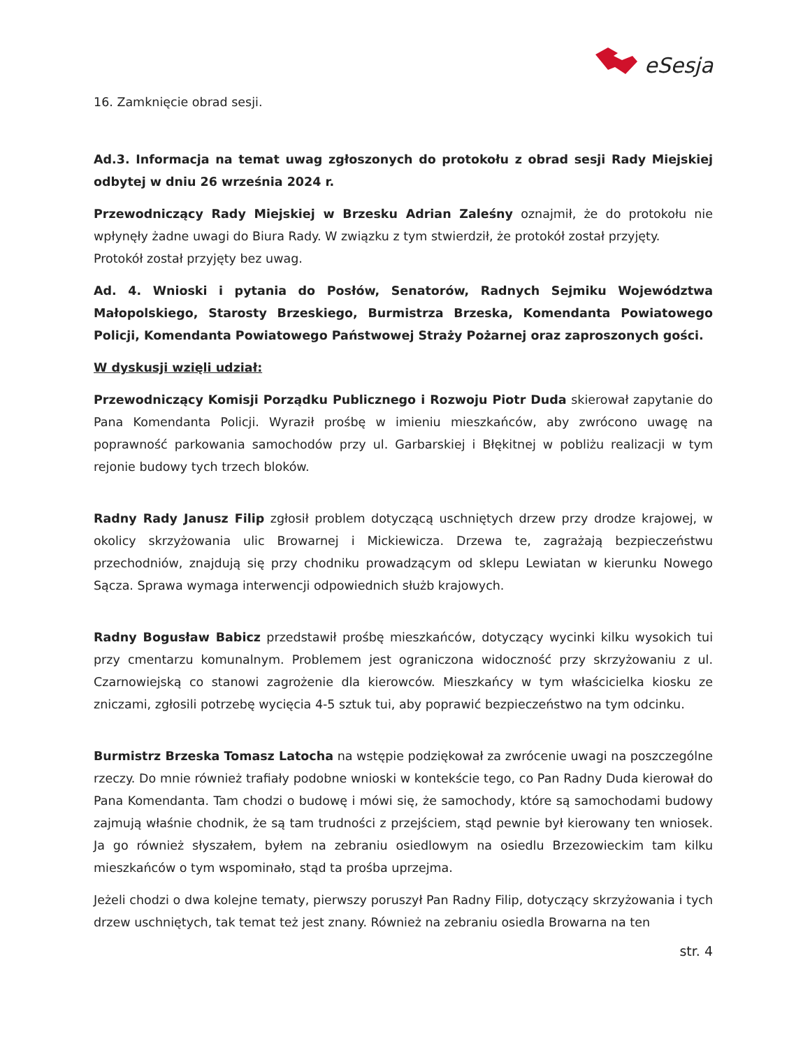eSesja
16. Zamknięcie obrad sesji.
Ad.3. Informacja na temat uwag zgłoszonych do protokołu z obrad sesji Rady Miejskiej odbytej w dniu 26 września 2024 r.
Przewodniczący Rady Miejskiej w Brzesku Adrian Zaleśny oznajmił, że do protokołu nie wpłynęły żadne uwagi do Biura Rady. W związku z tym stwierdził, że protokół został przyjęty.
Protokół został przyjęty bez uwag.
Ad. 4. Wnioski i pytania do Posłów, Senatorów, Radnych Sejmiku Województwa Małopolskiego, Starosty Brzeskiego, Burmistrza Brzeska, Komendanta Powiatowego Policji, Komendanta Powiatowego Państwowej Straży Pożarnej oraz zaproszonych gości.
W dyskusji wzięli udział:
Przewodniczący Komisji Porządku Publicznego i Rozwoju Piotr Duda skierował zapytanie do Pana Komendanta Policji. Wyraził prośbę w imieniu mieszkańców, aby zwrócono uwagę na poprawność parkowania samochodów przy ul. Garbarskiej i Błękitnej w pobliżu realizacji w tym rejonie budowy tych trzech bloków.
Radny Rady Janusz Filip zgłosił problem dotyczącą uschniętych drzew przy drodze krajowej, w okolicy skrzyżowania ulic Browarnej i Mickiewicza. Drzewa te, zagrażają bezpieczeństwu przechodniów, znajdują się przy chodniku prowadzącym od sklepu Lewiatan w kierunku Nowego Sącza. Sprawa wymaga interwencji odpowiednich służb krajowych.
Radny Bogusław Babicz przedstawił prośbę mieszkańców, dotyczący wycinki kilku wysokich tui przy cmentarzu komunalnym. Problemem jest ograniczona widoczność przy skrzyżowaniu z ul. Czarnowiejską co stanowi zagrożenie dla kierowców. Mieszkańcy w tym właścicielka kiosku ze zniczami, zgłosili potrzebę wycięcia 4-5 sztuk tui, aby poprawić bezpieczeństwo na tym odcinku.
Burmistrz Brzeska Tomasz Latocha na wstępie podziękował za zwrócenie uwagi na poszczególne rzeczy. Do mnie również trafiały podobne wnioski w kontekście tego, co Pan Radny Duda kierował do Pana Komendanta. Tam chodzi o budowę i mówi się, że samochody, które są samochodami budowy zajmują właśnie chodnik, że są tam trudności z przejściem, stąd pewnie był kierowany ten wniosek. Ja go również słyszałem, byłem na zebraniu osiedlowym na osiedlu Brzezowieckim tam kilku mieszkańców o tym wspominało, stąd ta prośba uprzejma.
Jeżeli chodzi o dwa kolejne tematy, pierwszy poruszył Pan Radny Filip, dotyczący skrzyżowania i tych drzew uschniętych, tak temat też jest znany. Również na zebraniu osiedla Browarna na ten
str. 4